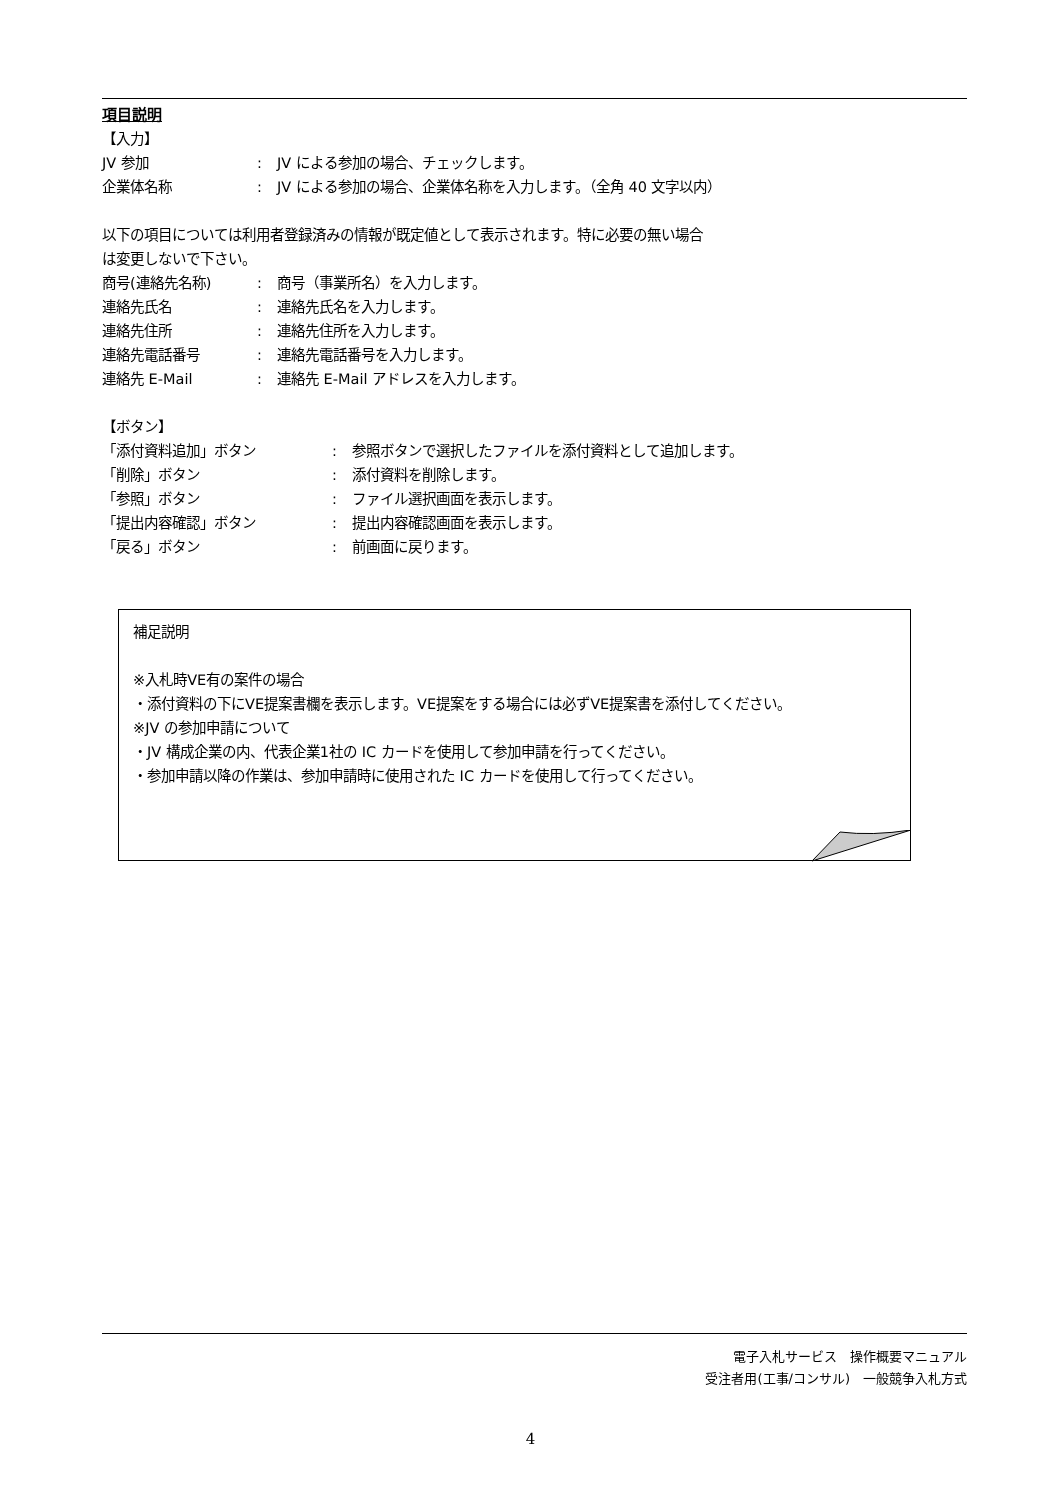項目説明
【入力】
JV 参加: JV による参加の場合、チェックします。
企業体名称: JV による参加の場合、企業体名称を入力します。（全角 40 文字以内）
以下の項目については利用者登録済みの情報が既定値として表示されます。特に必要の無い場合
は変更しないで下さい。
商号(連絡先名称): 商号（事業所名）を入力します。
連絡先氏名: 連絡先氏名を入力します。
連絡先住所: 連絡先住所を入力します。
連絡先電話番号: 連絡先電話番号を入力します。
連絡先 E-Mail: 連絡先 E-Mail アドレスを入力します。
【ボタン】
「添付資料追加」ボタン: 参照ボタンで選択したファイルを添付資料として追加します。
「削除」ボタン: 添付資料を削除します。
「参照」ボタン: ファイル選択画面を表示します。
「提出内容確認」ボタン: 提出内容確認画面を表示します。
「戻る」ボタン: 前画面に戻ります。
補足説明
※入札時VE有の案件の場合
・添付資料の下にVE提案書欄を表示します。VE提案をする場合には必ずVE提案書を添付してください。
※JV の参加申請について
・JV 構成企業の内、代表企業1社の IC カードを使用して参加申請を行ってください。
・参加申請以降の作業は、参加申請時に使用された IC カードを使用して行ってください。
電子入札サービス　操作概要マニュアル
受注者用(工事/コンサル)　一般競争入札方式
4